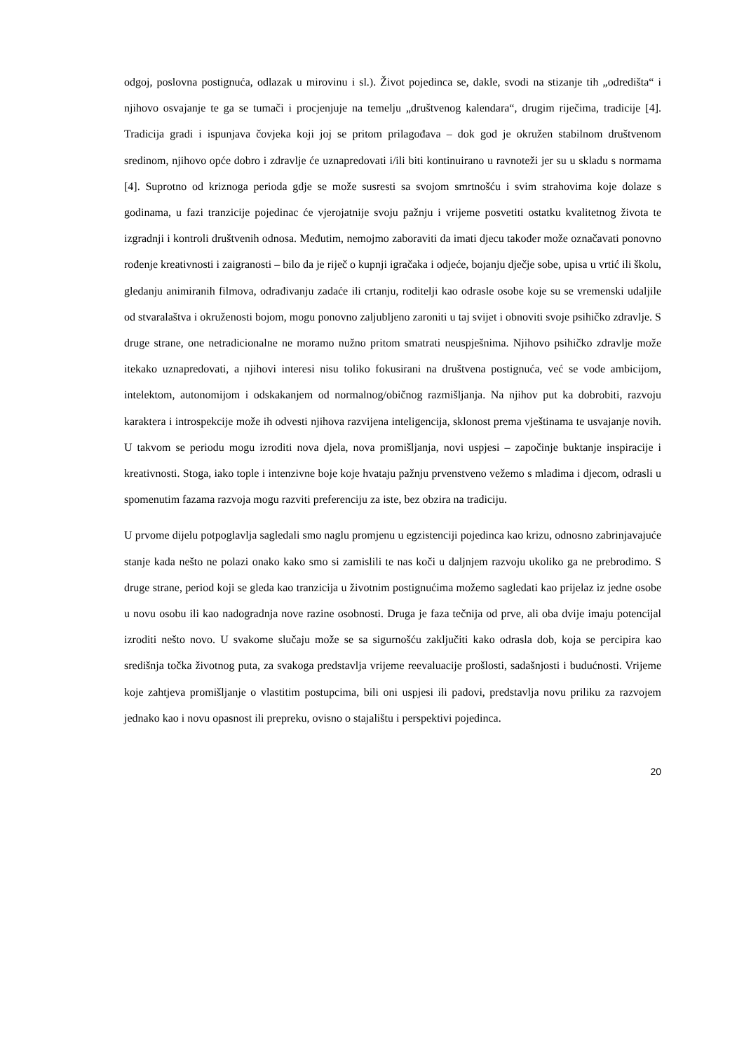odgoj, poslovna postignuća, odlazak u mirovinu i sl.). Život pojedinca se, dakle, svodi na stizanje tih „odredišta“ i njihovo osvajanje te ga se tumači i procjenjuje na temelju „društvenog kalendara“, drugim riječima, tradicije [4]. Tradicija gradi i ispunjava čovjeka koji joj se pritom prilagođava – dok god je okružen stabilnom društvenom sredinom, njihovo opće dobro i zdravlje će uznapredovati i/ili biti kontinuirano u ravnoteži jer su u skladu s normama [4]. Suprotno od kriznoga perioda gdje se može susresti sa svojom smrtnošću i svim strahovima koje dolaze s godinama, u fazi tranzicije pojedinac će vjerojatnije svoju pažnju i vrijeme posvetiti ostatku kvalitetnog života te izgradnji i kontroli društvenih odnosa. Međutim, nemojmo zaboraviti da imati djecu također može označavati ponovno rođenje kreativnosti i zaigranosti – bilo da je riječ o kupnji igračaka i odjeće, bojanju dječje sobe, upisa u vrtić ili školu, gledanju animiranih filmova, odrađivanju zadaće ili crtanju, roditelji kao odrasle osobe koje su se vremenski udaljile od stvaralaštva i okruženosti bojom, mogu ponovno zaljubljeno zaroniti u taj svijet i obnoviti svoje psihičko zdravlje. S druge strane, one netradicionalne ne moramo nužno pritom smatrati neuspješnima. Njihovo psihičko zdravlje može itekako uznapredovati, a njihovi interesi nisu toliko fokusirani na društvena postignuća, već se vode ambicijom, intelektom, autonomijom i odskakanjem od normalnog/običnog razmišljanja. Na njihov put ka dobrobiti, razvoju karaktera i introspekcije može ih odvesti njihova razvijena inteligencija, sklonost prema vještinama te usvajanje novih. U takvom se periodu mogu izroditi nova djela, nova promišljanja, novi uspjesi – započinje buktanje inspiracije i kreativnosti. Stoga, iako tople i intenzivne boje koje hvataju pažnju prvenstveno vežemo s mladima i djecom, odrasli u spomenutim fazama razvoja mogu razviti preferenciju za iste, bez obzira na tradiciju.
U prvome dijelu potpoglavlja sagledali smo naglu promjenu u egzistenciji pojedinca kao krizu, odnosno zabrinjavajuće stanje kada nešto ne polazi onako kako smo si zamislili te nas koči u daljnjem razvoju ukoliko ga ne prebrodimo. S druge strane, period koji se gleda kao tranzicija u životnim postignućima možemo sagledati kao prijelaz iz jedne osobe u novu osobu ili kao nadogradnja nove razine osobnosti. Druga je faza tečnija od prve, ali oba dvije imaju potencijal izroditi nešto novo. U svakome slučaju može se sa sigurnošću zaključiti kako odrasla dob, koja se percipira kao središnja točka životnog puta, za svakoga predstavlja vrijeme reevaluacije prošlosti, sadašnjosti i budućnosti. Vrijeme koje zahtjeva promišljanje o vlastitim postupcima, bili oni uspjesi ili padovi, predstavlja novu priliku za razvojem jednako kao i novu opasnost ili prepreku, ovisno o stajalištu i perspektivi pojedinca.
20